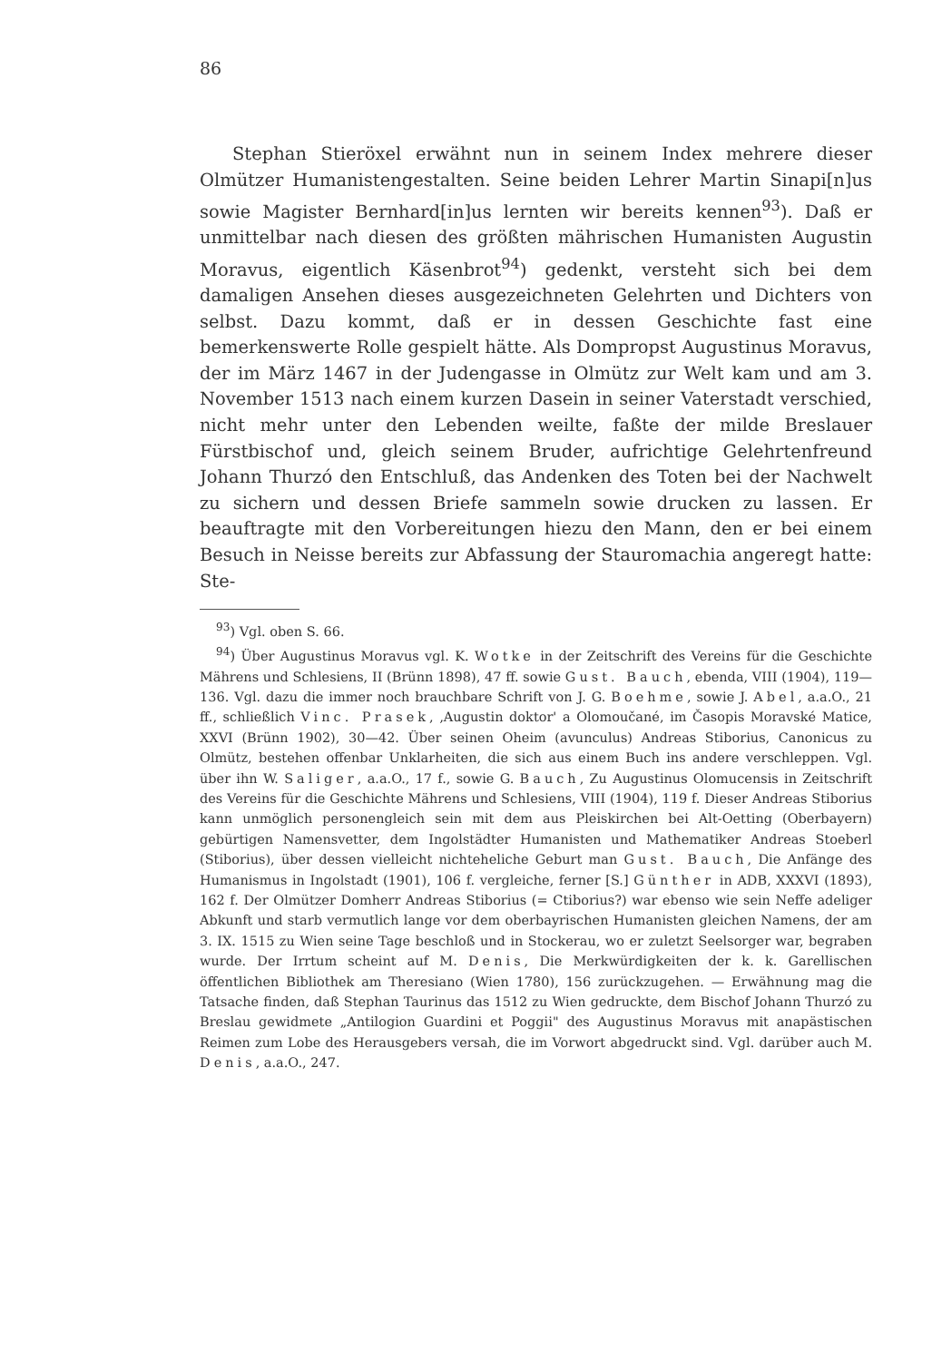86
Stephan Stieröxel erwähnt nun in seinem Index mehrere dieser Olmützer Humanistengestalten. Seine beiden Lehrer Martin Sinapi[n]us sowie Magister Bernhard[in]us lernten wir bereits kennen<sup>93</sup>). Daß er unmittelbar nach diesen des größten mährischen Humanisten Augustin Moravus, eigentlich Käsenbrot<sup>94</sup>) gedenkt, versteht sich bei dem damaligen Ansehen dieses ausgezeichneten Gelehrten und Dichters von selbst. Dazu kommt, daß er in dessen Geschichte fast eine bemerkenswerte Rolle gespielt hätte. Als Dompropst Augustinus Moravus, der im März 1467 in der Judengasse in Olmütz zur Welt kam und am 3. November 1513 nach einem kurzen Dasein in seiner Vaterstadt verschied, nicht mehr unter den Lebenden weilte, faßte der milde Breslauer Fürstbischof und, gleich seinem Bruder, aufrichtige Gelehrtenfreund Johann Thurzó den Entschluß, das Andenken des Toten bei der Nachwelt zu sichern und dessen Briefe sammeln sowie drucken zu lassen. Er beauftragte mit den Vorbereitungen hiezu den Mann, den er bei einem Besuch in Neisse bereits zur Abfassung der Stauromachia angeregt hatte: Ste-
<sup>93</sup>) Vgl. oben S. 66.
<sup>94</sup>) Über Augustinus Moravus vgl. K. Wotke in der Zeitschrift des Vereins für die Geschichte Mährens und Schlesiens, II (Brünn 1898), 47 ff. sowie Gust. Bauch, ebenda, VIII (1904), 119—136. Vgl. dazu die immer noch brauchbare Schrift von J. G. Boehme, sowie J. Abel, a.a.O., 21 ff., schließlich Vinc. Prasek, ‚Augustin doktor' a Olomoučané, im Časopis Moravské Matice, XXVI (Brünn 1902), 30—42. Über seinen Oheim (avunculus) Andreas Stiborius, Canonicus zu Olmütz, bestehen offenbar Unklarheiten, die sich aus einem Buch ins andere verschleppen. Vgl. über ihn W. Saliger, a.a.O., 17 f., sowie G. Bauch, Zu Augustinus Olomucensis in Zeitschrift des Vereins für die Geschichte Mährens und Schlesiens, VIII (1904), 119 f. Dieser Andreas Stiborius kann unmöglich personengleich sein mit dem aus Pleiskirchen bei Alt-Oetting (Oberbayern) gebürtigen Namensvetter, dem Ingolstädter Humanisten und Mathematiker Andreas Stoeberl (Stiborius), über dessen vielleicht nichteheliche Geburt man Gust. Bauch, Die Anfänge des Humanismus in Ingolstadt (1901), 106 f. vergleiche, ferner [S.] Günther in ADB, XXXVI (1893), 162 f. Der Olmützer Domherr Andreas Stiborius (= Ctiborius?) war ebenso wie sein Neffe adeliger Abkunft und starb vermutlich lange vor dem oberbayrischen Humanisten gleichen Namens, der am 3. IX. 1515 zu Wien seine Tage beschloß und in Stockerau, wo er zuletzt Seelsorger war, begraben wurde. Der Irrtum scheint auf M. Denis, Die Merkwürdigkeiten der k. k. Garellischen öffentlichen Bibliothek am Theresiano (Wien 1780), 156 zurückzugehen. — Erwähnung mag die Tatsache finden, daß Stephan Taurinus das 1512 zu Wien gedruckte, dem Bischof Johann Thurzó zu Breslau gewidmete „Antilogion Guardini et Poggii" des Augustinus Moravus mit anapästischen Reimen zum Lobe des Herausgebers versah, die im Vorwort abgedruckt sind. Vgl. darüber auch M. Denis, a.a.O., 247.